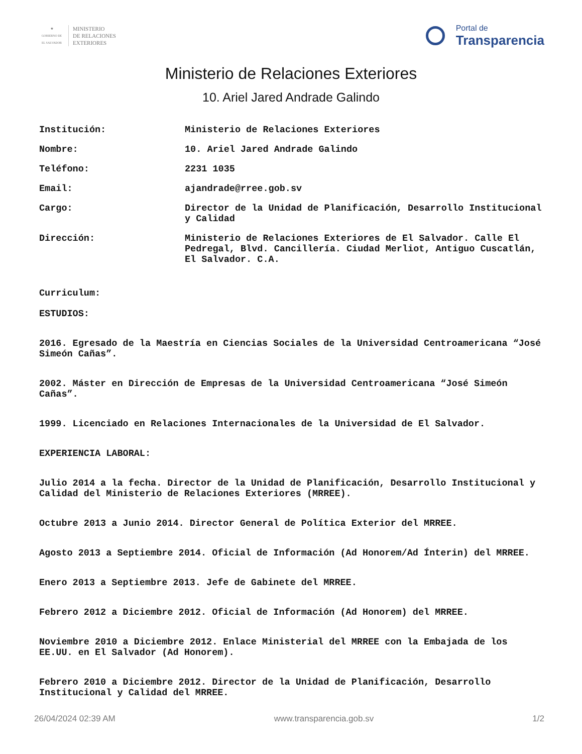✺
GOBIERNO DE
EL SALVADOR
MINISTERIO
DE RELACIONES
EXTERIORES
Portal de
Transparencia
Ministerio de Relaciones Exteriores
10. Ariel Jared Andrade Galindo
Institución: Ministerio de Relaciones Exteriores
Nombre: 10. Ariel Jared Andrade Galindo
Teléfono: 2231 1035
Email: ajandrade@rree.gob.sv
Cargo: Director de la Unidad de Planificación, Desarrollo Institucional y Calidad
Dirección: Ministerio de Relaciones Exteriores de El Salvador. Calle El Pedregal, Blvd. Cancillería. Ciudad Merliot, Antiguo Cuscatlán, El Salvador. C.A.
Curriculum:
ESTUDIOS:
2016. Egresado de la Maestría en Ciencias Sociales de la Universidad Centroamericana “José Simeón Cañas”.
2002. Máster en Dirección de Empresas de la Universidad Centroamericana “José Simeón Cañas”.
1999. Licenciado en Relaciones Internacionales de la Universidad de El Salvador.
EXPERIENCIA LABORAL:
Julio 2014 a la fecha. Director de la Unidad de Planificación, Desarrollo Institucional y Calidad del Ministerio de Relaciones Exteriores (MRREE).
Octubre 2013 a Junio 2014. Director General de Política Exterior del MRREE.
Agosto 2013 a Septiembre 2014. Oficial de Información (Ad Honorem/Ad Ínterin) del MRREE.
Enero 2013 a Septiembre 2013. Jefe de Gabinete del MRREE.
Febrero 2012 a Diciembre 2012. Oficial de Información (Ad Honorem) del MRREE.
Noviembre 2010 a Diciembre 2012. Enlace Ministerial del MRREE con la Embajada de los EE.UU. en El Salvador (Ad Honorem).
Febrero 2010 a Diciembre 2012. Director de la Unidad de Planificación, Desarrollo Institucional y Calidad del MRREE.
26/04/2024 02:39 AM www.transparencia.gob.sv 1/2